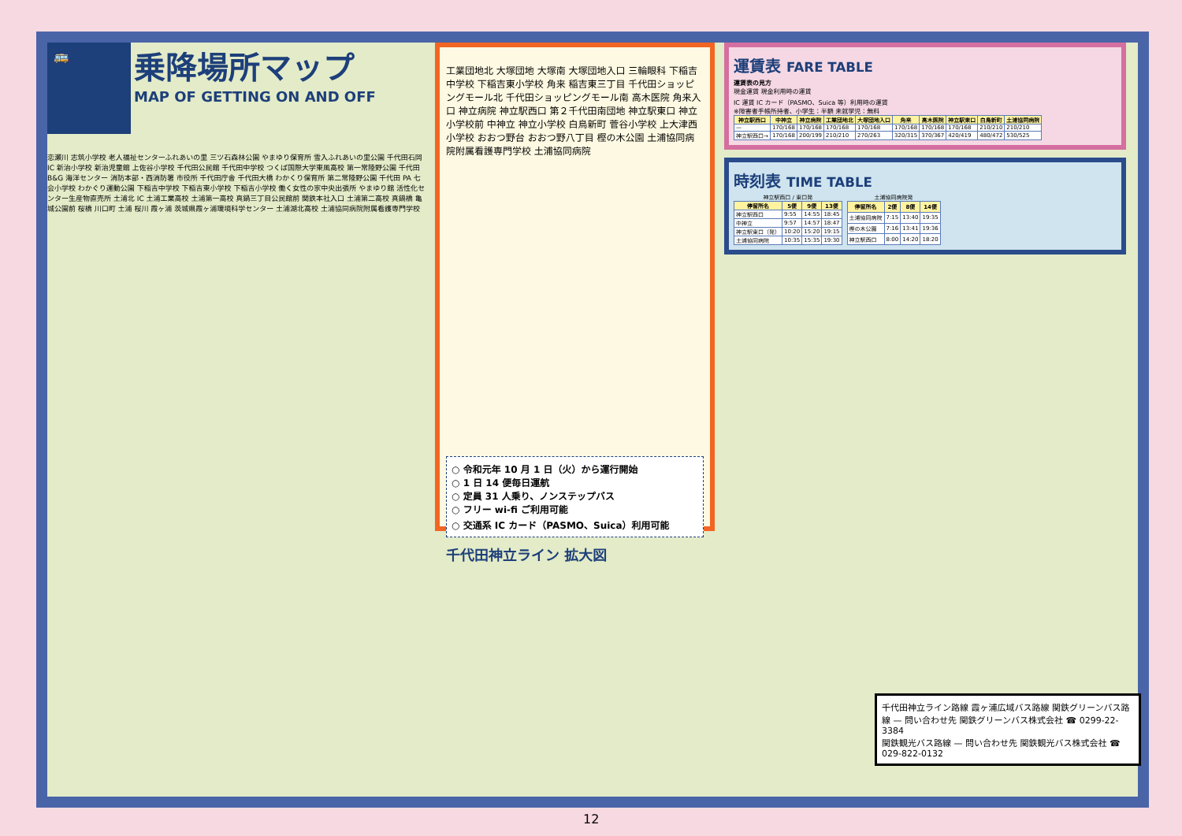🚌
乗降場所マップ
MAP OF GETTING ON AND OFF
恋瀬川 志筑小学校 老人福祉センターふれあいの里 三ツ石森林公園 やまゆり保育所 雪入ふれあいの里公園 千代田石岡 IC 新治小学校 新治児童館 上佐谷小学校 千代田公民館 千代田中学校 つくば国際大学東風高校 第一常陸野公園 千代田 B&G 海洋センター 消防本部・西消防署 市役所 千代田庁舎 千代田大橋 わかくり保育所 第二常陸野公園 千代田 PA 七会小学校 わかぐり運動公園 下稲吉中学校 下稲吉東小学校 下稲吉小学校 働く女性の家中央出張所 やまゆり館 活性化センター生産物直売所 土浦北 IC 土浦工業高校 土浦第一高校 真鍋三丁目公民館前 関鉄本社入口 土浦第二高校 真鍋橋 亀城公園前 桜橋 川口町 土浦 桜川 霞ヶ浦 茨城県霞ヶ浦環境科学センター 土浦湖北高校 土浦協同病院附属看護専門学校
工業団地北 大塚団地 大塚南 大塚団地入口 三輪眼科 下稲吉中学校 下稲吉東小学校 角来 稲吉東三丁目 千代田ショッピングモール北 千代田ショッピングモール南 高木医院 角来入口 神立病院 神立駅西口 第２千代田南団地 神立駅東口 神立小学校前 中神立 神立小学校 白鳥新町 菅谷小学校 上大津西小学校 おおつ野台 おおつ野八丁目 樫の木公園 土浦協同病院附属看護専門学校 土浦協同病院
○ 令和元年 10 月 1 日（火）から運行開始
○ 1 日 14 便毎日運航
○ 定員 31 人乗り、ノンステップバス
○ フリー wi-fi ご利用可能
○ 交通系 IC カード（PASMO、Suica）利用可能
千代田神立ライン 拡大図
運賃表 FARE TABLE
運賃表の見方
現金運賃 現金利用時の運賃
IC 運賃 IC カード（PASMO、Suica 等）利用時の運賃
※障害者手帳所持者、小学生：半額 未就学児：無料
| 神立駅西口 | 中神立 | 神立病院 | 工業団地北 | 大塚団地入口 | 角来 | 高木医院 | 神立駅東口 | 白鳥新町 | 土浦協同病院 |
| --- | --- | --- | --- | --- | --- | --- | --- | --- | --- |
| — | 170/168 | 170/168 | 170/168 | 170/168 | 170/168 | 170/168 | 170/168 | 210/210 | 210/210 |
| 神立駅西口→ | 170/168 | 200/199 | 210/210 | 270/263 | 320/315 | 370/367 | 420/419 | 480/472 | 530/525 |
時刻表 TIME TABLE
神立駅西口 / 東口発
| 停留所名 | 5便 | 9便 | 13便 |
| --- | --- | --- | --- |
| 神立駅西口 | 9:55 | 14:55 | 18:45 |
| 中神立 | 9:57 | 14:57 | 18:47 |
| 神立駅東口（発） | 10:20 | 15:20 | 19:15 |
| 土浦協同病院 | 10:35 | 15:35 | 19:30 |
土浦協同病院発
| 停留所名 | 2便 | 8便 | 14便 |
| --- | --- | --- | --- |
| 土浦協同病院 | 7:15 | 13:40 | 19:35 |
| 樫の木公園 | 7:16 | 13:41 | 19:36 |
| 神立駅西口 | 8:00 | 14:20 | 18:20 |
千代田神立ライン路線 霞ヶ浦広域バス路線 関鉄グリーンバス路線 — 問い合わせ先 関鉄グリーンバス株式会社 ☎ 0299-22-3384
関鉄観光バス路線 — 問い合わせ先 関鉄観光バス株式会社 ☎ 029-822-0132
12